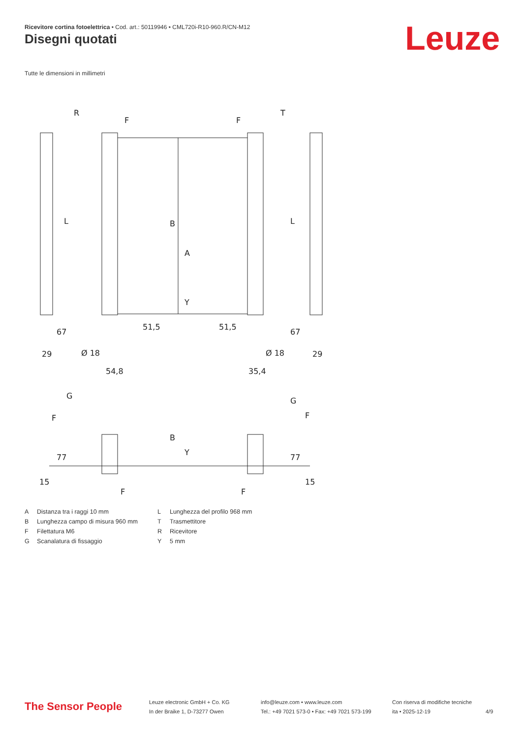Ricevitore cortina fotoelettrica • Cod. art.: 50119946 • CML720i-R10-960.R/CN-M12
Disegni quotati Leuze
Tutte le dimensioni in millimetri
R
T
F
F
L
L
B
A
Y
67
67
51,5
51,5
29
29
Ø 18
Ø 18
54,8
35,4
G
G
F
F
B
Y
77
77
15
15
F
F
A Distanza tra i raggi 10 mm
B Lunghezza campo di misura 960 mm
F Filettatura M6
G Scanalatura di fissaggio
L Lunghezza del profilo 968 mm
T Trasmettitore
R Ricevitore
Y 5 mm
The Sensor People
Leuze electronic GmbH + Co. KG
In der Braike 1, D-73277 Owen
info@leuze.com • www.leuze.com
Tel.: +49 7021 573-0 • Fax: +49 7021 573-199
Con riserva di modifiche tecniche
ita • 2025-12-19
4/9